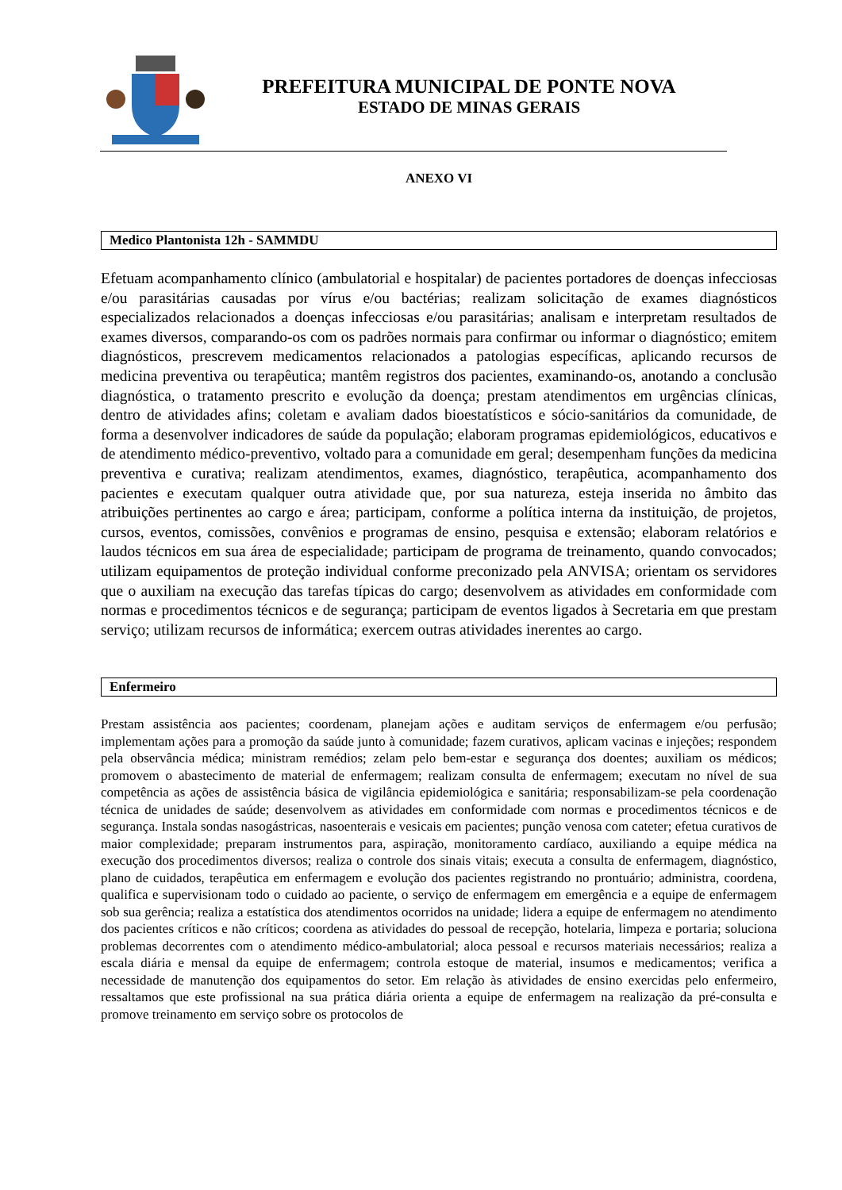PREFEITURA MUNICIPAL DE PONTE NOVA
ESTADO DE MINAS GERAIS
ANEXO VI
Medico Plantonista 12h - SAMMDU
Efetuam acompanhamento clínico (ambulatorial e hospitalar) de pacientes portadores de doenças infecciosas e/ou parasitárias causadas por vírus e/ou bactérias; realizam solicitação de exames diagnósticos especializados relacionados a doenças infecciosas e/ou parasitárias; analisam e interpretam resultados de exames diversos, comparando-os com os padrões normais para confirmar ou informar o diagnóstico; emitem diagnósticos, prescrevem medicamentos relacionados a patologias específicas, aplicando recursos de medicina preventiva ou terapêutica; mantêm registros dos pacientes, examinando-os, anotando a conclusão diagnóstica, o tratamento prescrito e evolução da doença; prestam atendimentos em urgências clínicas, dentro de atividades afins; coletam e avaliam dados bioestatísticos e sócio-sanitários da comunidade, de forma a desenvolver indicadores de saúde da população; elaboram programas epidemiológicos, educativos e de atendimento médico-preventivo, voltado para a comunidade em geral; desempenham funções da medicina preventiva e curativa; realizam atendimentos, exames, diagnóstico, terapêutica, acompanhamento dos pacientes e executam qualquer outra atividade que, por sua natureza, esteja inserida no âmbito das atribuições pertinentes ao cargo e área; participam, conforme a política interna da instituição, de projetos, cursos, eventos, comissões, convênios e programas de ensino, pesquisa e extensão; elaboram relatórios e laudos técnicos em sua área de especialidade; participam de programa de treinamento, quando convocados; utilizam equipamentos de proteção individual conforme preconizado pela ANVISA; orientam os servidores que o auxiliam na execução das tarefas típicas do cargo; desenvolvem as atividades em conformidade com normas e procedimentos técnicos e de segurança; participam de eventos ligados à Secretaria em que prestam serviço; utilizam recursos de informática; exercem outras atividades inerentes ao cargo.
Enfermeiro
Prestam assistência aos pacientes; coordenam, planejam ações e auditam serviços de enfermagem e/ou perfusão; implementam ações para a promoção da saúde junto à comunidade; fazem curativos, aplicam vacinas e injeções; respondem pela observância médica; ministram remédios; zelam pelo bem-estar e segurança dos doentes; auxiliam os médicos; promovem o abastecimento de material de enfermagem; realizam consulta de enfermagem; executam no nível de sua competência as ações de assistência básica de vigilância epidemiológica e sanitária; responsabilizam-se pela coordenação técnica de unidades de saúde; desenvolvem as atividades em conformidade com normas e procedimentos técnicos e de segurança. Instala sondas nasogástricas, nasoenterais e vesicais em pacientes; punção venosa com cateter; efetua curativos de maior complexidade; preparam instrumentos para, aspiração, monitoramento cardíaco, auxiliando a equipe médica na execução dos procedimentos diversos; realiza o controle dos sinais vitais; executa a consulta de enfermagem, diagnóstico, plano de cuidados, terapêutica em enfermagem e evolução dos pacientes registrando no prontuário; administra, coordena, qualifica e supervisionam todo o cuidado ao paciente, o serviço de enfermagem em emergência e a equipe de enfermagem sob sua gerência; realiza a estatística dos atendimentos ocorridos na unidade; lidera a equipe de enfermagem no atendimento dos pacientes críticos e não críticos; coordena as atividades do pessoal de recepção, hotelaria, limpeza e portaria; soluciona problemas decorrentes com o atendimento médico-ambulatorial; aloca pessoal e recursos materiais necessários; realiza a escala diária e mensal da equipe de enfermagem; controla estoque de material, insumos e medicamentos; verifica a necessidade de manutenção dos equipamentos do setor. Em relação às atividades de ensino exercidas pelo enfermeiro, ressaltamos que este profissional na sua prática diária orienta a equipe de enfermagem na realização da pré-consulta e promove treinamento em serviço sobre os protocolos de